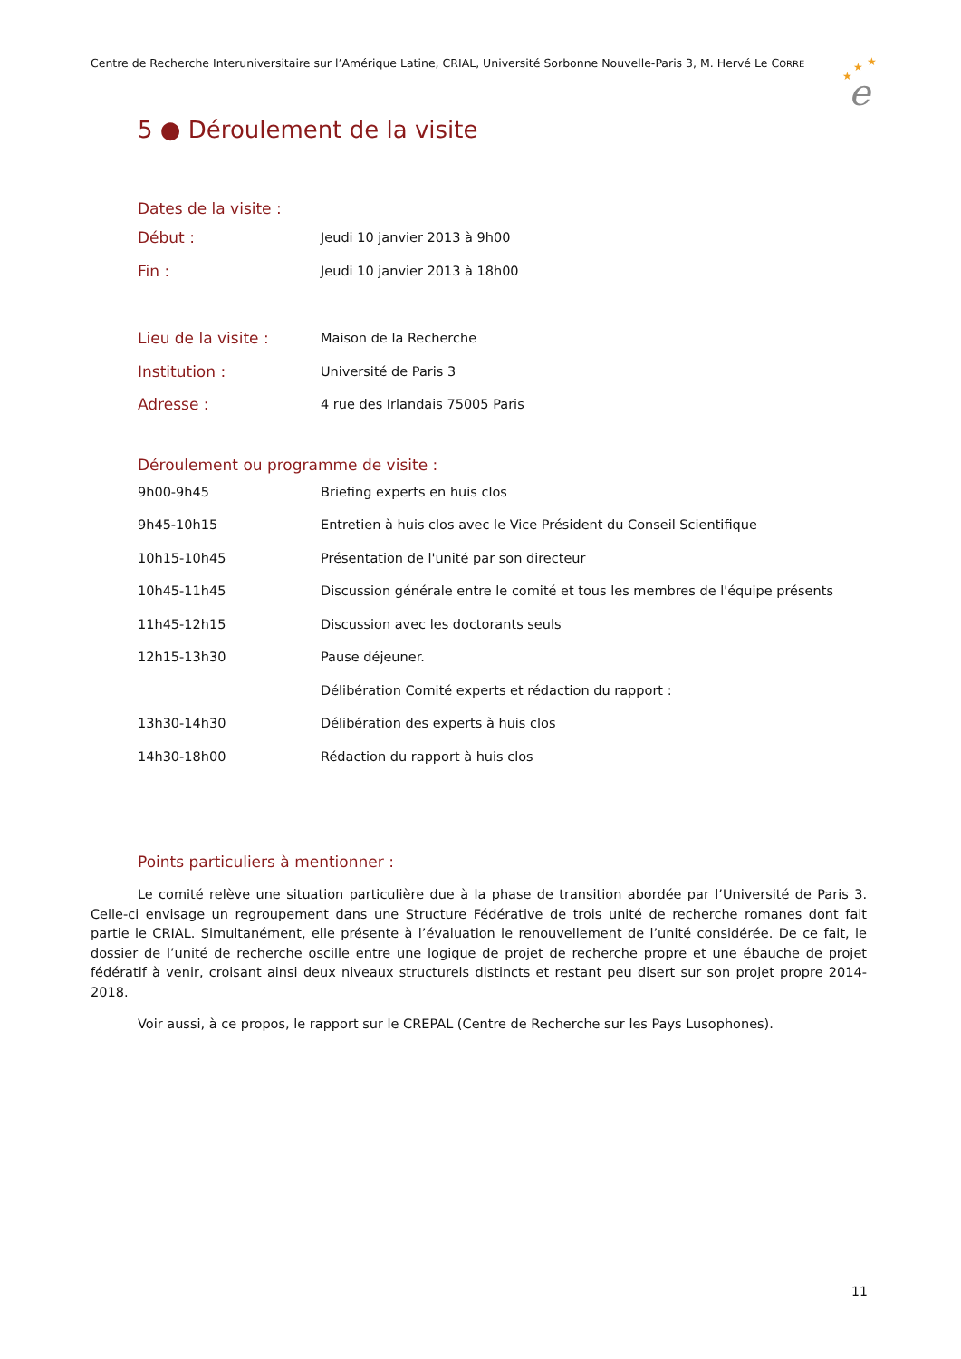Centre de Recherche Interuniversitaire sur l’Amérique Latine, CRIAL, Université Sorbonne Nouvelle-Paris 3, M. Hervé Le CORRE
★
★
★
e
5 ● Déroulement de la visite
Dates de la visite :
| Début : | Jeudi 10 janvier 2013 à 9h00 |
| Fin : | Jeudi 10 janvier 2013 à 18h00 |
| Lieu de la visite : | Maison de la Recherche |
| Institution : | Université de Paris 3 |
| Adresse : | 4 rue des Irlandais 75005 Paris |
Déroulement ou programme de visite :
| 9h00-9h45 | Briefing experts en huis clos |
| 9h45-10h15 | Entretien à huis clos avec le Vice Président du Conseil Scientifique |
| 10h15-10h45 | Présentation de l'unité par son directeur |
| 10h45-11h45 | Discussion générale entre le comité et tous les membres de l'équipe présents |
| 11h45-12h15 | Discussion avec les doctorants seuls |
| 12h15-13h30 | Pause déjeuner. |
| | Délibération Comité experts et rédaction du rapport : |
| 13h30-14h30 | Délibération des experts à huis clos |
| 14h30-18h00 | Rédaction du rapport à huis clos |
Points particuliers à mentionner :
Le comité relève une situation particulière due à la phase de transition abordée par l’Université de Paris 3. Celle-ci envisage un regroupement dans une Structure Fédérative de trois unité de recherche romanes dont fait partie le CRIAL. Simultanément, elle présente à l’évaluation le renouvellement de l’unité considérée. De ce fait, le dossier de l’unité de recherche oscille entre une logique de projet de recherche propre et une ébauche de projet fédératif à venir, croisant ainsi deux niveaux structurels distincts et restant peu disert sur son projet propre 2014-2018.
Voir aussi, à ce propos, le rapport sur le CREPAL (Centre de Recherche sur les Pays Lusophones).
11